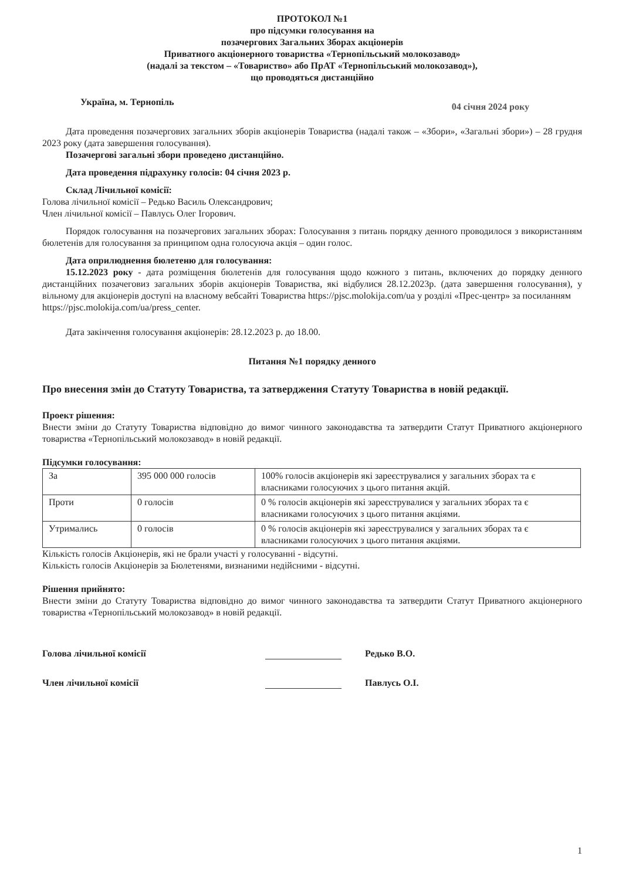ПРОТОКОЛ №1
про підсумки голосування на
позачергових Загальних Зборах акціонерів
Приватного акціонерного товариства «Тернопільський молокозавод»
(надалі за текстом – «Товариство» або ПрАТ «Тернопільський молокозавод»),
що проводяться дистанційно
Україна, м. Тернопіль 04 січня 2024 року
Дата проведення позачергових загальних зборів акціонерів Товариства (надалі також – «Збори», «Загальні збори») – 28 грудня 2023 року (дата завершення голосування).
Позачергові загальні збори проведено дистанційно.
Дата проведення підрахунку голосів: 04 січня 2023 р.
Склад Лічильної комісії:
Голова лічильної комісії – Редько Василь Олександрович;
Член лічильної комісії – Павлусь Олег Ігорович.
Порядок голосування на позачергових загальних зборах: Голосування з питань порядку денного проводилося з використанням бюлетенів для голосування за принципом одна голосуюча акція – один голос.
Дата оприлюднення бюлетеню для голосування:
15.12.2023 року - дата розміщення бюлетенів для голосування щодо кожного з питань, включених до порядку денного дистанційних позачеговиз загальних зборів акціонерів Товариства, які відбулися 28.12.2023р. (дата завершення голосування), у вільному для акціонерів доступі на власному вебсайті Товариства https://pjsc.molokija.com/ua у розділі «Прес-центр» за посиланням
https://pjsc.molokija.com/ua/press_center.
Дата закінчення голосування акціонерів: 28.12.2023 р. до 18.00.
Питання №1 порядку денного
Про внесення змін до Статуту Товариства, та затвердження Статуту Товариства в новій редакції.
Проект рішення:
Внести зміни до Статуту Товариства відповідно до вимог чинного законодавства та затвердити Статут Приватного акціонерного товариства «Тернопільський молокозавод» в новій редакції.
Підсумки голосування:
| За | 395 000 000 голосів | 100% голосів акціонерів які зареєструвалися у загальних зборах та є власниками голосуючих з цього питання акцій. |
| Проти | 0 голосів | 0 % голосів акціонерів які зареєструвалися у загальних зборах та є власниками голосуючих з цього питання акціями. |
| Утримались | 0 голосів | 0 % голосів акціонерів які зареєструвалися у загальних зборах та є власниками голосуючих з цього питання акціями. |
Кількість голосів Акціонерів, які не брали участі у голосуванні - відсутні.
Кількість голосів Акціонерів за Бюлетенями, визнаними недійсними - відсутні.
Рішення прийнято:
Внести зміни до Статуту Товариства відповідно до вимог чинного законодавства та затвердити Статут Приватного акціонерного товариства «Тернопільський молокозавод» в новій редакції.
Голова лічильної комісії Редько В.О.
Член лічильної комісії Павлусь О.І.
1